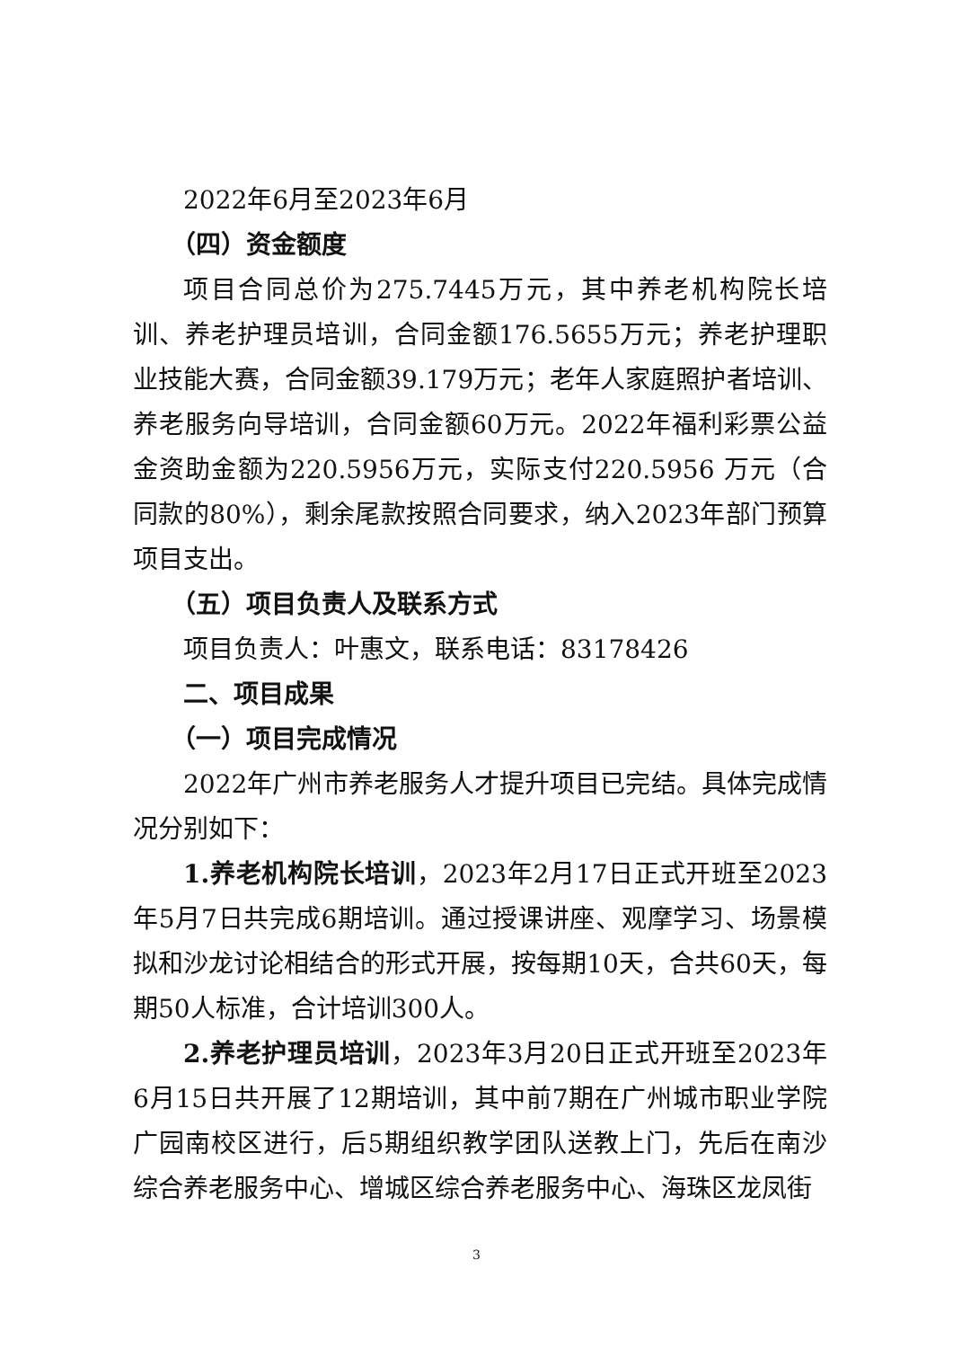2022年6月至2023年6月
（四）资金额度
项目合同总价为275.7445万元，其中养老机构院长培训、养老护理员培训，合同金额176.5655万元；养老护理职业技能大赛，合同金额39.179万元；老年人家庭照护者培训、养老服务向导培训，合同金额60万元。2022年福利彩票公益金资助金额为220.5956万元，实际支付220.5956 万元（合同款的80%），剩余尾款按照合同要求，纳入2023年部门预算项目支出。
（五）项目负责人及联系方式
项目负责人：叶惠文，联系电话：83178426
二、项目成果
（一）项目完成情况
2022年广州市养老服务人才提升项目已完结。具体完成情况分别如下：
1.养老机构院长培训，2023年2月17日正式开班至2023年5月7日共完成6期培训。通过授课讲座、观摩学习、场景模拟和沙龙讨论相结合的形式开展，按每期10天，合共60天，每期50人标准，合计培训300人。
2.养老护理员培训，2023年3月20日正式开班至2023年6月15日共开展了12期培训，其中前7期在广州城市职业学院广园南校区进行，后5期组织教学团队送教上门，先后在南沙综合养老服务中心、增城区综合养老服务中心、海珠区龙凤街
3